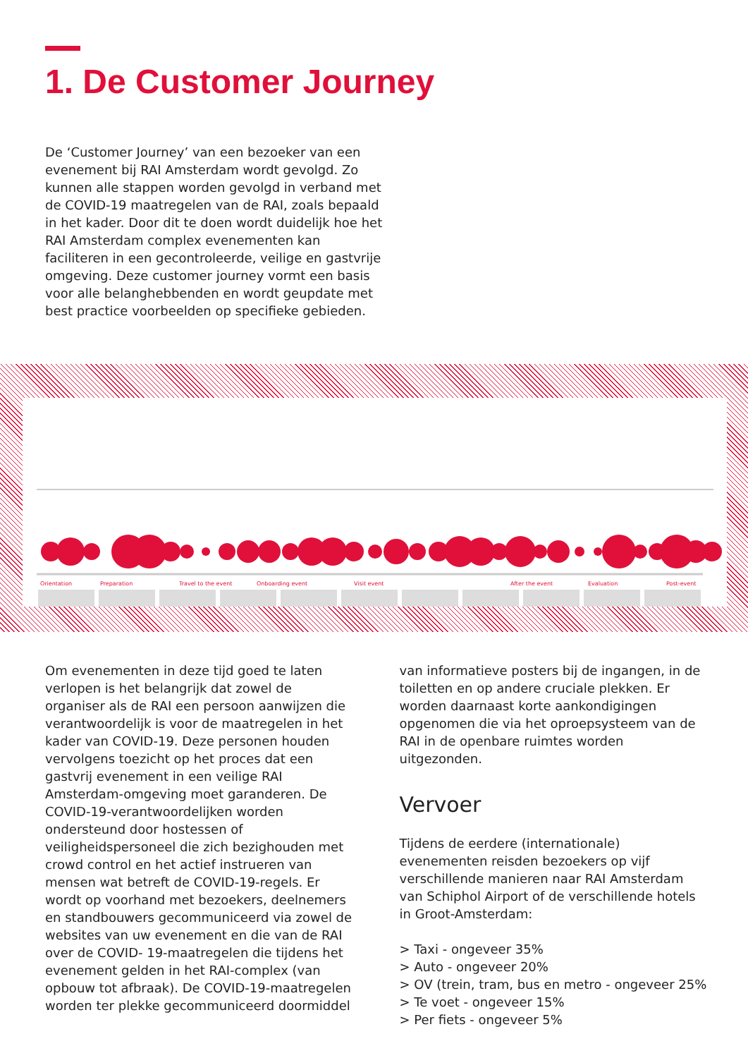1. De Customer Journey
De ‘Customer Journey’ van een bezoeker van een evenement bij RAI Amsterdam wordt gevolgd. Zo kunnen alle stappen worden gevolgd in verband met de COVID-19 maatregelen van de RAI, zoals bepaald in het kader. Door dit te doen wordt duidelijk hoe het RAI Amsterdam complex evenementen kan faciliteren in een gecontroleerde, veilige en gastvrije omgeving. Deze customer journey vormt een basis voor alle belanghebbenden en wordt geupdate met best practice voorbeelden op specifieke gebieden.
Orientation
Preparation
Travel to the event
Onboarding event
Visit event
After the event
Evaluation
Post-event
Om evenementen in deze tijd goed te laten verlopen is het belangrijk dat zowel de organiser als de RAI een persoon aanwijzen die verantwoordelijk is voor de maatregelen in het kader van COVID-19. Deze personen houden vervolgens toezicht op het proces dat een gastvrij evenement in een veilige RAI Amsterdam-omgeving moet garanderen. De COVID-19-verantwoordelijken worden ondersteund door hostessen of veiligheidspersoneel die zich bezighouden met crowd control en het actief instrueren van mensen wat betreft de COVID-19-regels. Er wordt op voorhand met bezoekers, deelnemers en standbouwers gecommuniceerd via zowel de websites van uw evenement en die van de RAI over de COVID- 19-maatregelen die tijdens het evenement gelden in het RAI-complex (van opbouw tot afbraak). De COVID-19-maatregelen worden ter plekke gecommuniceerd doormiddel
van informatieve posters bij de ingangen, in de toiletten en op andere cruciale plekken. Er worden daarnaast korte aankondigingen opgenomen die via het oproepsysteem van de RAI in de openbare ruimtes worden uitgezonden.
Vervoer
Tijdens de eerdere (internationale) evenementen reisden bezoekers op vijf verschillende manieren naar RAI Amsterdam van Schiphol Airport of de verschillende hotels in Groot-Amsterdam:
> Taxi - ongeveer 35%
> Auto - ongeveer 20%
> OV (trein, tram, bus en metro - ongeveer 25%
> Te voet - ongeveer 15%
> Per fiets - ongeveer 5%